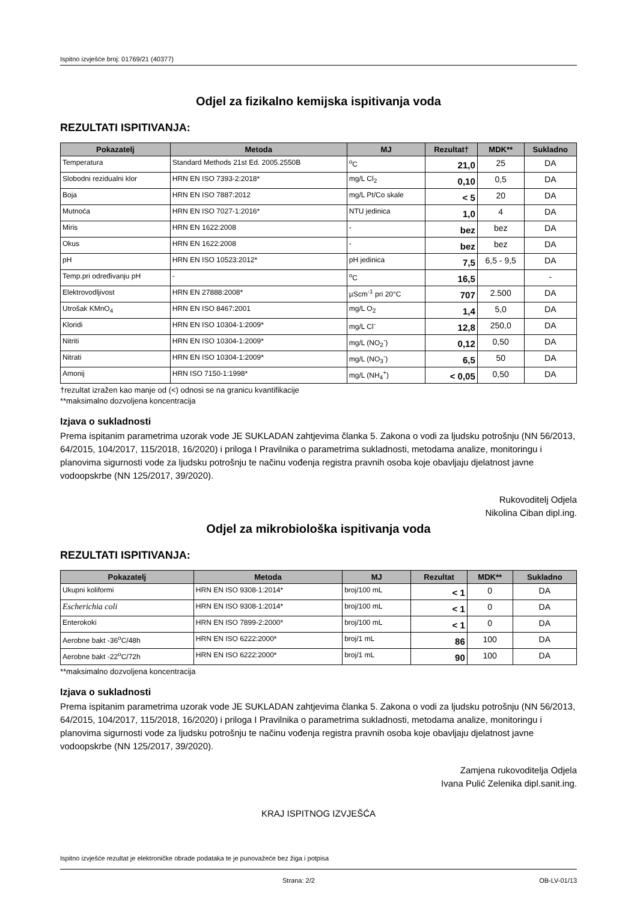Ispitno izvješće broj: 01769/21 (40377)
Odjel za fizikalno kemijska ispitivanja voda
REZULTATI ISPITIVANJA:
| Pokazatelj | Metoda | MJ | Rezultat† | MDK** | Sukladno |
| --- | --- | --- | --- | --- | --- |
| Temperatura | Standard Methods 21st Ed. 2005.2550B | <sup>o</sup> C | 21,0 | 25 | DA |
| Slobodni rezidualni klor | HRN EN ISO 7393-2:2018* | mg/L Cl<sub>2</sub> | 0,10 | 0,5 | DA |
| Boja | HRN EN ISO 7887:2012 | mg/L Pt/Co skale | < 5 | 20 | DA |
| Mutnoća | HRN EN ISO 7027-1:2016* | NTU jedinica | 1,0 | 4 | DA |
| Miris | HRN EN 1622:2008 | - | bez | bez | DA |
| Okus | HRN EN 1622:2008 | - | bez | bez | DA |
| pH | HRN EN ISO 10523:2012* | pH jedinica | 7,5 | 6,5 - 9,5 | DA |
| Temp.pri određivanju pH | - | <sup>o</sup> C | 16,5 | | - |
| Elektrovodljivost | HRN EN 27888:2008* | µScm<sup>-1</sup> pri 20°C | 707 | 2.500 | DA |
| Utrošak KMnO<sub>4</sub> | HRN EN ISO 8467:2001 | mg/L O<sub>2</sub> | 1,4 | 5,0 | DA |
| Kloridi | HRN EN ISO 10304-1:2009* | mg/L Cl<sup>-</sup> | 12,8 | 250,0 | DA |
| Nitriti | HRN EN ISO 10304-1:2009* | mg/L (NO<sub>2</sub><sup>-</sup>) | 0,12 | 0,50 | DA |
| Nitrati | HRN EN ISO 10304-1:2009* | mg/L (NO<sub>3</sub><sup>-</sup>) | 6,5 | 50 | DA |
| Amonij | HRN ISO 7150-1:1998* | mg/L (NH<sub>4</sub><sup>+</sup>) | < 0,05 | 0,50 | DA |
†rezultat izražen kao manje od (<) odnosi se na granicu kvantifikacije
**maksimalno dozvoljena koncentracija
Izjava o sukladnosti
Prema ispitanim parametrima uzorak vode JE SUKLADAN zahtjevima članka 5. Zakona o vodi za ljudsku potrošnju (NN 56/2013, 64/2015, 104/2017, 115/2018, 16/2020) i priloga I Pravilnika o parametrima sukladnosti, metodama analize, monitoringu i planovima sigurnosti vode za ljudsku potrošnju te načinu vođenja registra pravnih osoba koje obavljaju djelatnost javne vodoopskrbe (NN 125/2017, 39/2020).
Rukovoditelj Odjela
Nikolina Ciban dipl.ing.
Odjel za mikrobiološka ispitivanja voda
REZULTATI ISPITIVANJA:
| Pokazatelj | Metoda | MJ | Rezultat | MDK** | Sukladno |
| --- | --- | --- | --- | --- | --- |
| Ukupni koliformi | HRN EN ISO 9308-1:2014* | broj/100 mL | < 1 | 0 | DA |
| Escherichia coli | HRN EN ISO 9308-1:2014* | broj/100 mL | < 1 | 0 | DA |
| Enterokoki | HRN EN ISO 7899-2:2000* | broj/100 mL | < 1 | 0 | DA |
| Aerobne bakt -36<sup>o</sup>C/48h | HRN EN ISO 6222:2000* | broj/1 mL | 86 | 100 | DA |
| Aerobne bakt -22<sup>o</sup>C/72h | HRN EN ISO 6222:2000* | broj/1 mL | 90 | 100 | DA |
**maksimalno dozvoljena koncentracija
Izjava o sukladnosti
Prema ispitanim parametrima uzorak vode JE SUKLADAN zahtjevima članka 5. Zakona o vodi za ljudsku potrošnju (NN 56/2013, 64/2015, 104/2017, 115/2018, 16/2020) i priloga I Pravilnika o parametrima sukladnosti, metodama analize, monitoringu i planovima sigurnosti vode za ljudsku potrošnju te načinu vođenja registra pravnih osoba koje obavljaju djelatnost javne vodoopskrbe (NN 125/2017, 39/2020).
Zamjena rukovoditelja Odjela
Ivana Pulić Zelenika dipl.sanit.ing.
KRAJ ISPITNOG IZVJEŠĆA
Ispitno izvješće rezultat je elektroničke obrade podataka te je punovažeće bez žiga i potpisa
Strana: 2/2 OB-LV-01/13